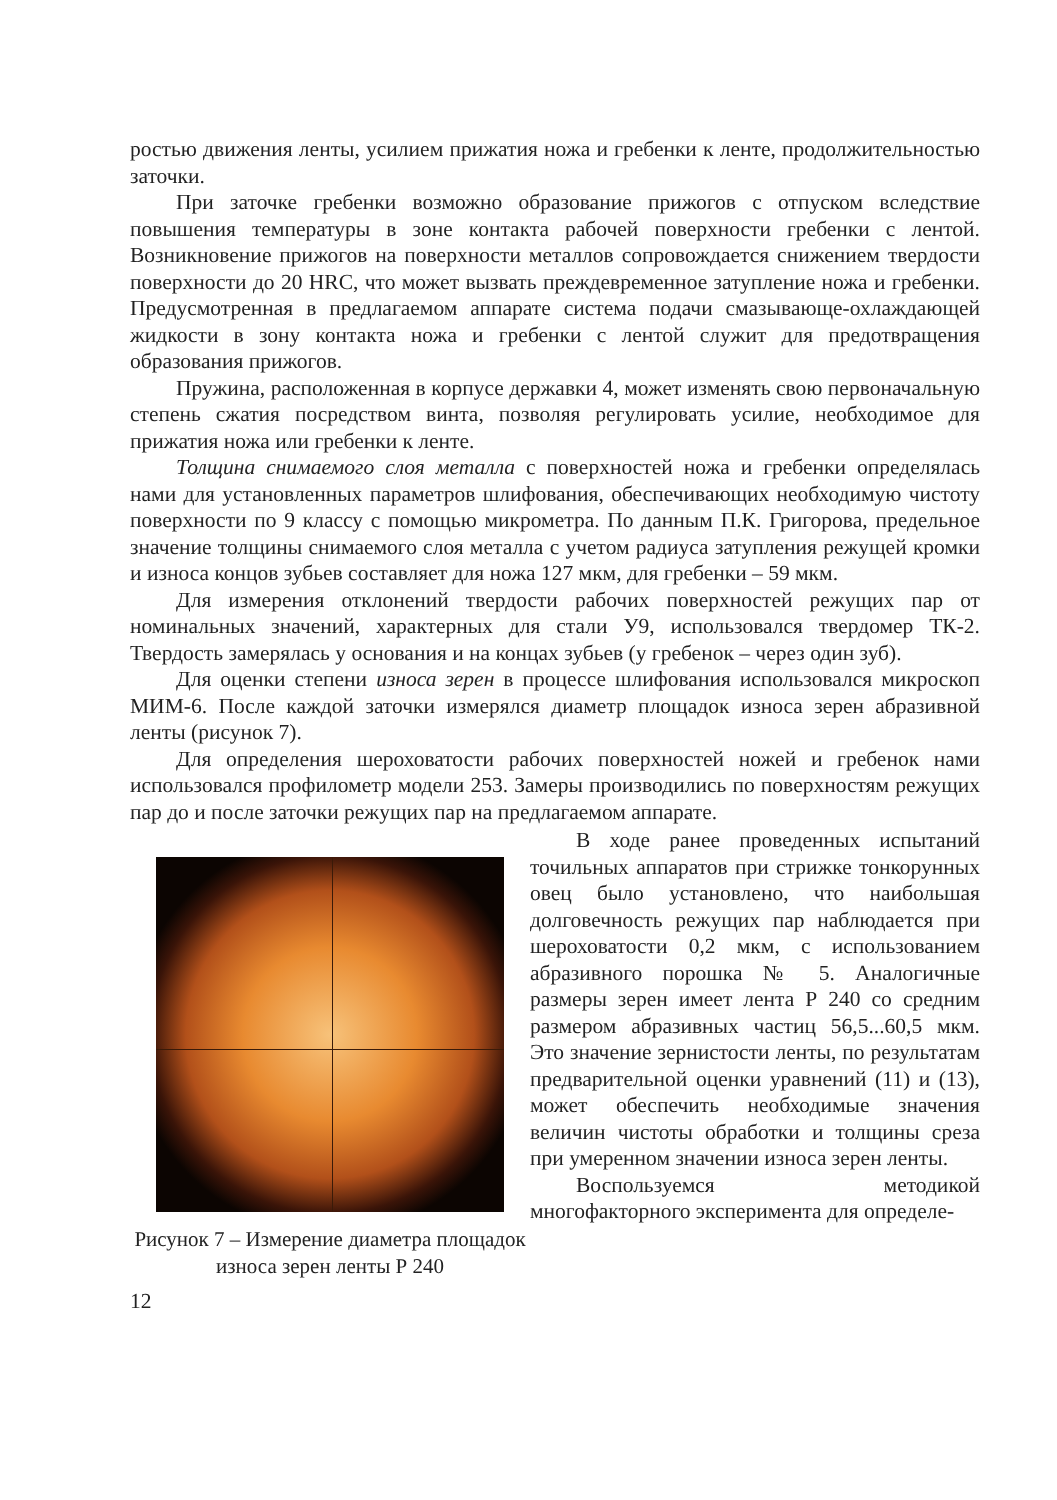ростью движения ленты, усилием прижатия ножа и гребенки к ленте, продолжительностью заточки.
При заточке гребенки возможно образование прижогов с отпуском вследствие повышения температуры в зоне контакта рабочей поверхности гребенки с лентой. Возникновение прижогов на поверхности металлов сопровождается снижением твердости поверхности до 20 HRC, что может вызвать преждевременное затупление ножа и гребенки. Предусмотренная в предлагаемом аппарате система подачи смазывающе-охлаждающей жидкости в зону контакта ножа и гребенки с лентой служит для предотвращения образования прижогов.
Пружина, расположенная в корпусе державки 4, может изменять свою первоначальную степень сжатия посредством винта, позволяя регулировать усилие, необходимое для прижатия ножа или гребенки к ленте.
Толщина снимаемого слоя металла с поверхностей ножа и гребенки определялась нами для установленных параметров шлифования, обеспечивающих необходимую чистоту поверхности по 9 классу с помощью микрометра. По данным П.К. Григорова, предельное значение толщины снимаемого слоя металла с учетом радиуса затупления режущей кромки и износа концов зубьев составляет для ножа 127 мкм, для гребенки – 59 мкм.
Для измерения отклонений твердости рабочих поверхностей режущих пар от номинальных значений, характерных для стали У9, использовался твердомер ТК-2. Твердость замерялась у основания и на концах зубьев (у гребенок – через один зуб).
Для оценки степени износа зерен в процессе шлифования использовался микроскоп МИМ-6. После каждой заточки измерялся диаметр площадок износа зерен абразивной ленты (рисунок 7).
Для определения шероховатости рабочих поверхностей ножей и гребенок нами использовался профилометр модели 253. Замеры производились по поверхностям режущих пар до и после заточки режущих пар на предлагаемом аппарате.
Рисунок 7 – Измерение диаметра площадок износа зерен ленты Р 240
В ходе ранее проведенных испытаний точильных аппаратов при стрижке тонкорунных овец было установлено, что наибольшая долговечность режущих пар наблюдается при шероховатости 0,2 мкм, с использованием абразивного порошка № 5. Аналогичные размеры зерен имеет лента Р 240 со средним размером абразивных частиц 56,5...60,5 мкм. Это значение зернистости ленты, по результатам предварительной оценки уравнений (11) и (13), может обеспечить необходимые значения величин чистоты обработки и толщины среза при умеренном значении износа зерен ленты.
Воспользуемся методикой многофакторного эксперимента для определе-
12